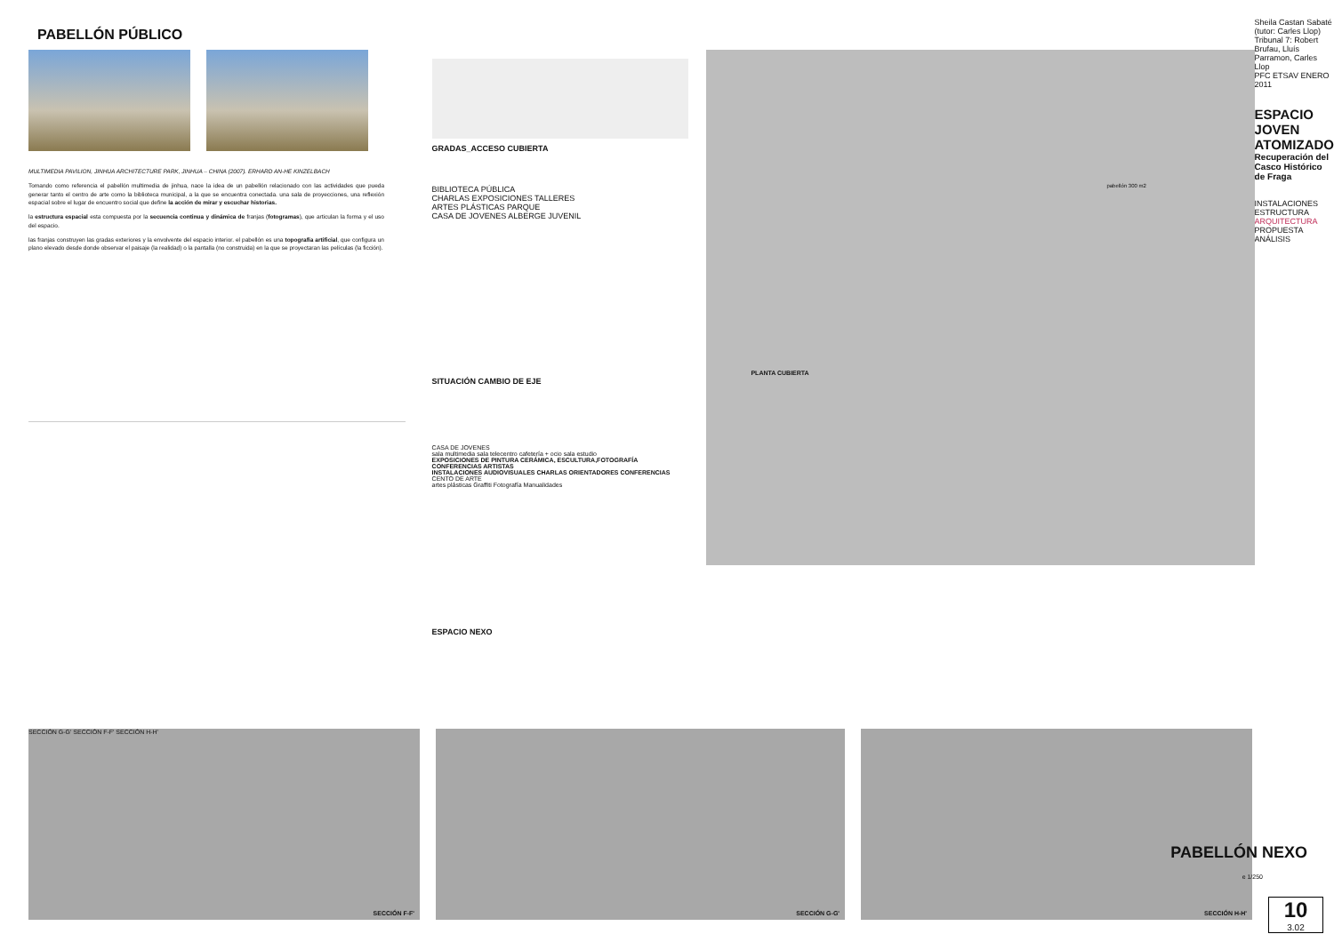PABELLÓN PÚBLICO
MULTIMEDIA PAVILION, JINHUA ARCHITECTURE PARK, JINHUA – CHINA (2007). ERHARD AN-HE KINZELBACH
Tomando como referencia el pabellón multimedia de jinhua, nace la idea de un pabellón relacionado con las actividades que pueda generar tanto el centro de arte como la biblioteca municipal, a la que se encuentra conectada. una sala de proyecciones, una reflexión espacial sobre el lugar de encuentro social que define la acción de mirar y escuchar historias.
la estructura espacial esta compuesta por la secuencia continua y dinámica de franjas (fotogramas), que articulan la forma y el uso del espacio.
las franjas construyen las gradas exteriores y la envolvente del espacio interior. el pabellón es una topografía artificial, que configura un plano elevado desde donde observar el paisaje (la realidad) o la pantalla (no construida) en la que se proyectaran las películas (la ficción).
GRADAS_ACCESO CUBIERTA
BIBLIOTECA PÚBLICA
CHARLAS EXPOSICIONES TALLERES
ARTES PLÁSTICAS PARQUE
CASA DE JOVENES ALBERGE JUVENIL
SITUACIÓN CAMBIO DE EJE
CASA DE JOVENES
sala multimedia sala telecentro cafetería + ocio sala estudio
EXPOSICIONES DE PINTURA CERÁMICA, ESCULTURA,FOTOGRAFÍA CONFERENCIAS ARTISTAS
INSTALACIONES AUDIOVISUALES CHARLAS ORIENTADORES CONFERENCIAS
CENTO DE ARTE
artes plásticas Graffiti Fotografía Manualidades
ESPACIO NEXO
PLANTA CUBIERTA
pabellón 300 m2
Sheila Castan Sabaté (tutor: Carles Llop)
Tribunal 7: Robert Brufau, Lluís Parramon, Carles Llop
PFC ETSAV ENERO 2011
ESPACIO JOVEN ATOMIZADO
Recuperación del Casco Histórico de Fraga
INSTALACIONES ESTRUCTURA ARQUITECTURA PROPUESTA ANÁLISIS
SECCIÓN G-G' SECCIÓN F-F' SECCIÓN H-H'
SECCIÓN F-F'
SECCIÓN G-G'
SECCIÓN H-H'
PABELLÓN NEXO
e 1/250
10
3.02